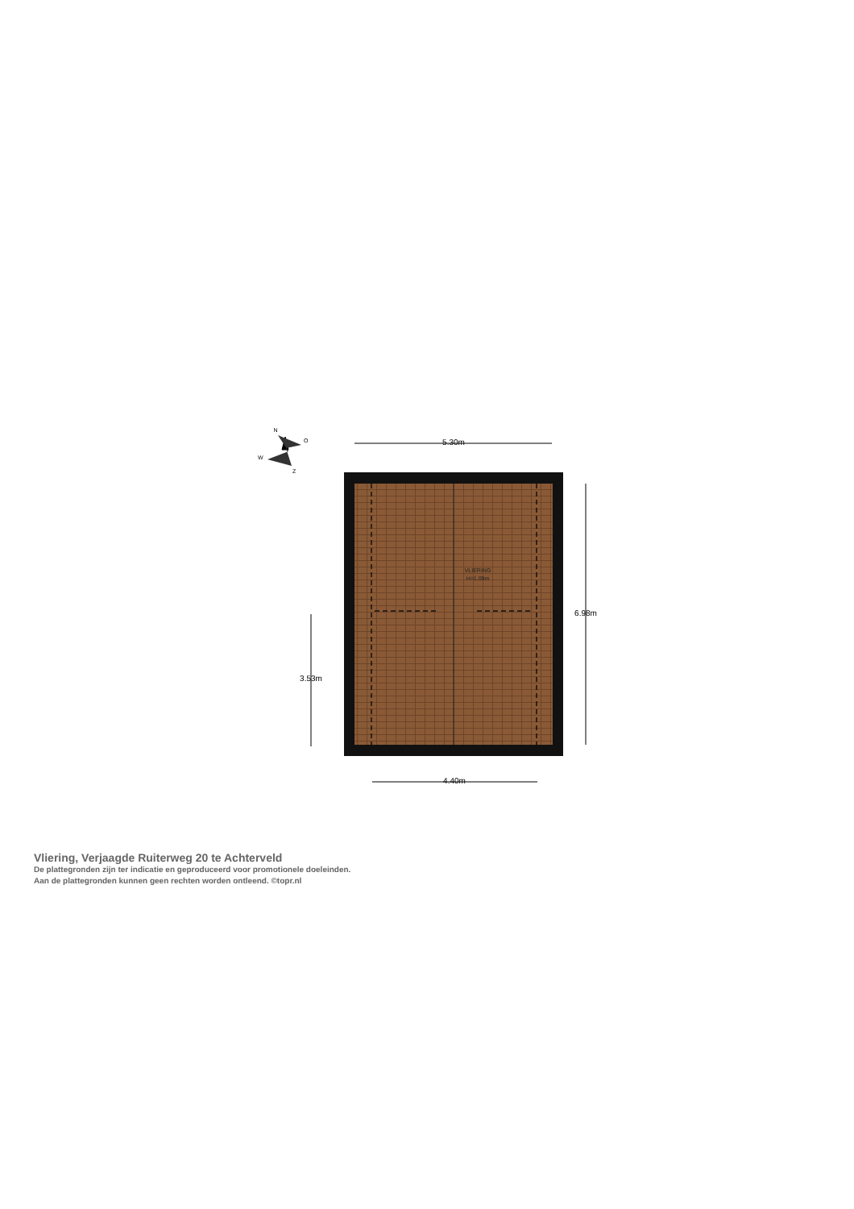VLIERING
H=1.09m
5.30m
4.40m
6.98m
3.53m
N
O
W
Z
Vliering, Verjaagde Ruiterweg 20 te Achterveld
De plattegronden zijn ter indicatie en geproduceerd voor promotionele doeleinden.
Aan de plattegronden kunnen geen rechten worden ontleend. ©topr.nl